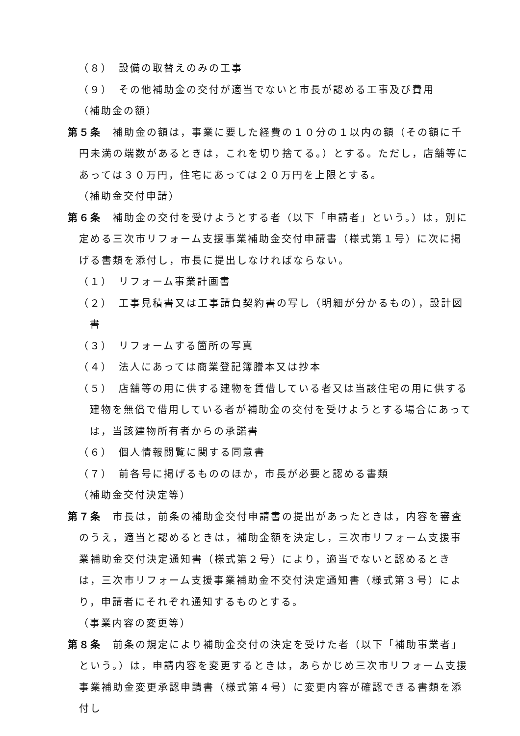（８）　設備の取替えのみの工事
（９）　その他補助金の交付が適当でないと市長が認める工事及び費用
（補助金の額）
第５条　補助金の額は，事業に要した経費の１０分の１以内の額（その額に千円未満の端数があるときは，これを切り捨てる。）とする。ただし，店舗等にあっては３０万円，住宅にあっては２０万円を上限とする。
（補助金交付申請）
第６条　補助金の交付を受けようとする者（以下「申請者」という。）は，別に定める三次市リフォーム支援事業補助金交付申請書（様式第１号）に次に掲げる書類を添付し，市長に提出しなければならない。
（１）　リフォーム事業計画書
（２）　工事見積書又は工事請負契約書の写し（明細が分かるもの），設計図書
（３）　リフォームする箇所の写真
（４）　法人にあっては商業登記簿謄本又は抄本
（５）　店舗等の用に供する建物を賃借している者又は当該住宅の用に供する建物を無償で借用している者が補助金の交付を受けようとする場合にあっては，当該建物所有者からの承諾書
（６）　個人情報閲覧に関する同意書
（７）　前各号に掲げるもののほか，市長が必要と認める書類
（補助金交付決定等）
第７条　市長は，前条の補助金交付申請書の提出があったときは，内容を審査のうえ，適当と認めるときは，補助金額を決定し，三次市リフォーム支援事業補助金交付決定通知書（様式第２号）により，適当でないと認めるときは，三次市リフォーム支援事業補助金不交付決定通知書（様式第３号）により，申請者にそれぞれ通知するものとする。
（事業内容の変更等）
第８条　前条の規定により補助金交付の決定を受けた者（以下「補助事業者」という。）は，申請内容を変更するときは，あらかじめ三次市リフォーム支援事業補助金変更承認申請書（様式第４号）に変更内容が確認できる書類を添付し